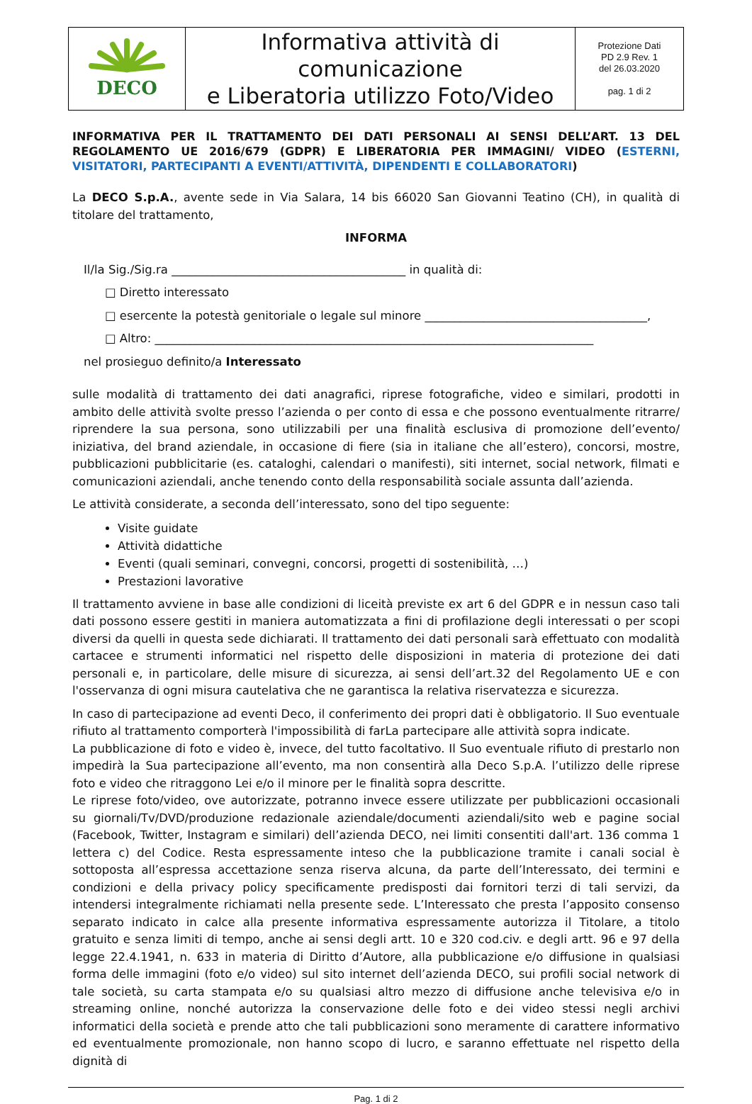| DECO | Informativa attività di comunicazione e Liberatoria utilizzo Foto/Video | Protezione Dati PD 2.9 Rev. 1 del 26.03.2020 pag. 1 di 2 |
INFORMATIVA PER IL TRATTAMENTO DEI DATI PERSONALI AI SENSI DELL’ART. 13 DEL REGOLAMENTO UE 2016/679 (GDPR) E LIBERATORIA PER IMMAGINI/ VIDEO (ESTERNI, VISITATORI, PARTECIPANTI A EVENTI/ATTIVITÀ, DIPENDENTI E COLLABORATORI)
La DECO S.p.A., avente sede in Via Salara, 14 bis 66020 San Giovanni Teatino (CH), in qualità di titolare del trattamento,
INFORMA
Il/la Sig./Sig.ra ________________________________________ in qualità di:
□ Diretto interessato
□ esercente la potestà genitoriale o legale sul minore ______________________________________,
□ Altro: ___________________________________________________________________________
nel prosieguo definito/a Interessato
sulle modalità di trattamento dei dati anagrafici, riprese fotografiche, video e similari, prodotti in ambito delle attività svolte presso l’azienda o per conto di essa e che possono eventualmente ritrarre/ riprendere la sua persona, sono utilizzabili per una finalità esclusiva di promozione dell’evento/ iniziativa, del brand aziendale, in occasione di fiere (sia in italiane che all’estero), concorsi, mostre, pubblicazioni pubblicitarie (es. cataloghi, calendari o manifesti), siti internet, social network, filmati e comunicazioni aziendali, anche tenendo conto della responsabilità sociale assunta dall’azienda.
Le attività considerate, a seconda dell’interessato, sono del tipo seguente:
Visite guidate
Attività didattiche
Eventi (quali seminari, convegni, concorsi, progetti di sostenibilità, …)
Prestazioni lavorative
Il trattamento avviene in base alle condizioni di liceità previste ex art 6 del GDPR e in nessun caso tali dati possono essere gestiti in maniera automatizzata a fini di profilazione degli interessati o per scopi diversi da quelli in questa sede dichiarati. Il trattamento dei dati personali sarà effettuato con modalità cartacee e strumenti informatici nel rispetto delle disposizioni in materia di protezione dei dati personali e, in particolare, delle misure di sicurezza, ai sensi dell’art.32 del Regolamento UE e con l'osservanza di ogni misura cautelativa che ne garantisca la relativa riservatezza e sicurezza.
In caso di partecipazione ad eventi Deco, il conferimento dei propri dati è obbligatorio. Il Suo eventuale rifiuto al trattamento comporterà l'impossibilità di farLa partecipare alle attività sopra indicate.
La pubblicazione di foto e video è, invece, del tutto facoltativo. Il Suo eventuale rifiuto di prestarlo non impedirà la Sua partecipazione all’evento, ma non consentirà alla Deco S.p.A. l’utilizzo delle riprese foto e video che ritraggono Lei e/o il minore per le finalità sopra descritte.
Le riprese foto/video, ove autorizzate, potranno invece essere utilizzate per pubblicazioni occasionali su giornali/Tv/DVD/produzione redazionale aziendale/documenti aziendali/sito web e pagine social (Facebook, Twitter, Instagram e similari) dell’azienda DECO, nei limiti consentiti dall'art. 136 comma 1 lettera c) del Codice. Resta espressamente inteso che la pubblicazione tramite i canali social è sottoposta all’espressa accettazione senza riserva alcuna, da parte dell’Interessato, dei termini e condizioni e della privacy policy specificamente predisposti dai fornitori terzi di tali servizi, da intendersi integralmente richiamati nella presente sede. L’Interessato che presta l’apposito consenso separato indicato in calce alla presente informativa espressamente autorizza il Titolare, a titolo gratuito e senza limiti di tempo, anche ai sensi degli artt. 10 e 320 cod.civ. e degli artt. 96 e 97 della legge 22.4.1941, n. 633 in materia di Diritto d’Autore, alla pubblicazione e/o diffusione in qualsiasi forma delle immagini (foto e/o video) sul sito internet dell’azienda DECO, sui profili social network di tale società, su carta stampata e/o su qualsiasi altro mezzo di diffusione anche televisiva e/o in streaming online, nonché autorizza la conservazione delle foto e dei video stessi negli archivi informatici della società e prende atto che tali pubblicazioni sono meramente di carattere informativo ed eventualmente promozionale, non hanno scopo di lucro, e saranno effettuate nel rispetto della dignità di
Pag. 1 di 2